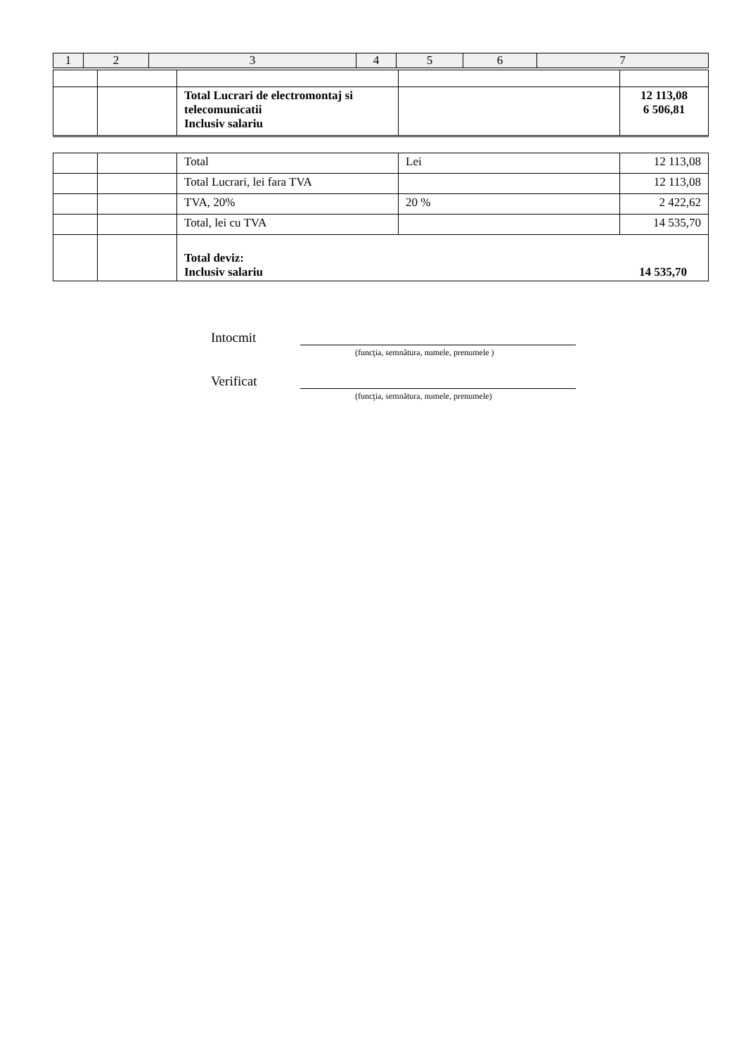| 1 | 2 | 3 | 4 | 5 | 6 | 7 |
| --- | --- | --- | --- | --- | --- | --- |
| | | Total Lucrari de electromontaj si telecomunicatii Inclusiv salariu | | 12 113,08 6 506,81 |
| | | Total | Lei | 12 113,08 |
| | | Total Lucrari, lei fara TVA | | 12 113,08 |
| | | TVA, 20% | 20 % | 2 422,62 |
| | | Total, lei cu TVA | | 14 535,70 |
| | | Total deviz: Inclusiv salariu 14 535,70 | | |
Intocmit
(funcţia, semnătura, numele, prenumele )
Verificat
(funcţia, semnătura, numele, prenumele)